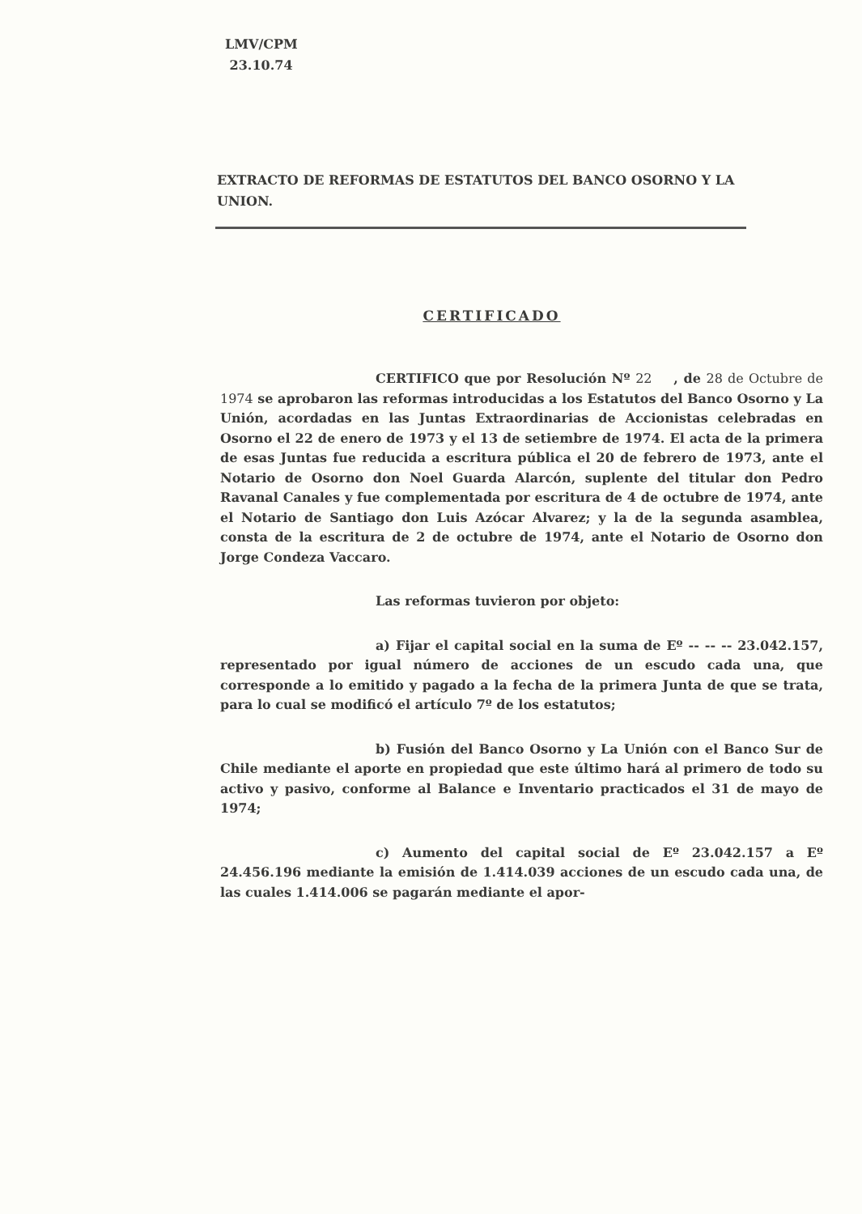LMV/CPM
23.10.74
EXTRACTO DE REFORMAS DE ESTATUTOS DEL BANCO OSORNO Y LA UNION.
CERTIFICADO
CERTIFICO que por Resolución Nº 22 , de 28 de Octubre de 1974 se aprobaron las reformas introducidas a los Estatutos del Banco Osorno y La Unión, acordadas en las Juntas Extraordinarias de Accionistas celebradas en Osorno el 22 de enero de 1973 y el 13 de setiembre de 1974. El acta de la primera de esas Juntas fue reducida a escritura pública el 20 de febrero de 1973, ante el Notario de Osorno don Noel Guarda Alarcón, suplente del titular don Pedro Ravanal Canales y fue complementada por escritura de 4 de octubre de 1974, ante el Notario de Santiago don Luis Azócar Alvarez; y la de la segunda asamblea, consta de la escritura de 2 de octubre de 1974, ante el Notario de Osorno don Jorge Condeza Vaccaro.
Las reformas tuvieron por objeto:
a) Fijar el capital social en la suma de Eº -- -- -- 23.042.157, representado por igual número de acciones de un escudo cada una, que corresponde a lo emitido y pagado a la fecha de la primera Junta de que se trata, para lo cual se modificó el artículo 7º de los estatutos;
b) Fusión del Banco Osorno y La Unión con el Banco Sur de Chile mediante el aporte en propiedad que este último hará al primero de todo su activo y pasivo, conforme al Balance e Inventario practicados el 31 de mayo de 1974;
c) Aumento del capital social de Eº 23.042.157 a Eº 24.456.196 mediante la emisión de 1.414.039 acciones de un escudo cada una, de las cuales 1.414.006 se pagarán mediante el apor-